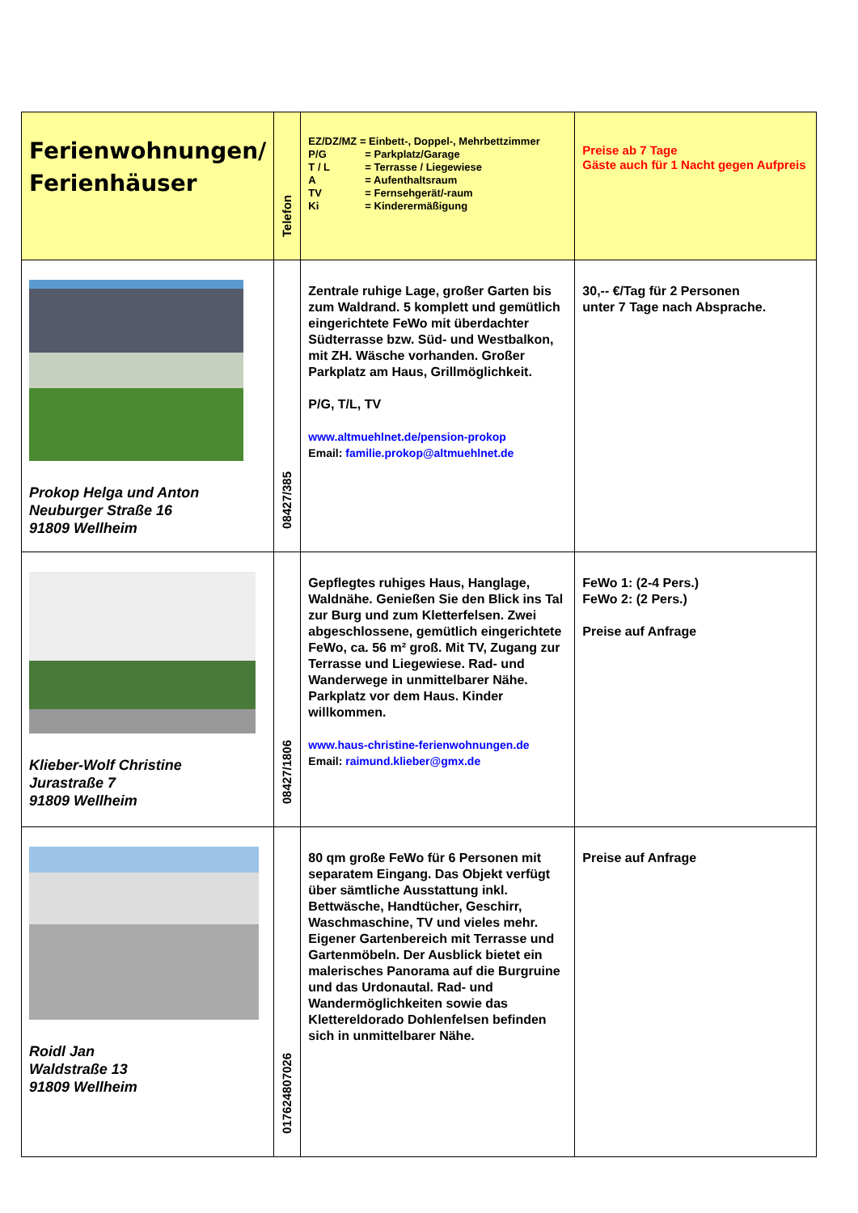| Ferienwohnungen/ Ferienhäuser | Telefon | EZ/DZ/MZ = Einbett-, Doppel-, Mehrbettzimmer P/G = Parkplatz/Garage T / L = Terrasse / Liegewiese A = Aufenthaltsraum TV = Fernsehgerät/-raum Ki = Kinderermäßigung | Preise ab 7 Tage Gäste auch für 1 Nacht gegen Aufpreis |
| Prokop Helga und Anton Neuburger Straße 16 91809 Wellheim | 08427/385 | Zentrale ruhige Lage, großer Garten bis zum Waldrand. 5 komplett und gemütlich eingerichtete FeWo mit überdachter Südterrasse bzw. Süd- und Westbalkon, mit ZH. Wäsche vorhanden. Großer Parkplatz am Haus, Grillmöglichkeit. P/G, T/L, TV www.altmuehlnet.de/pension-prokop Email: familie.prokop@altmuehlnet.de | 30,-- €/Tag für 2 Personen unter 7 Tage nach Absprache. |
| Klieber-Wolf Christine Jurastraße 7 91809 Wellheim | 08427/1806 | Gepflegtes ruhiges Haus, Hanglage, Waldnähe. Genießen Sie den Blick ins Tal zur Burg und zum Kletterfelsen. Zwei abgeschlossene, gemütlich eingerichtete FeWo, ca. 56 m² groß. Mit TV, Zugang zur Terrasse und Liegewiese. Rad- und Wanderwege in unmittelbarer Nähe. Parkplatz vor dem Haus. Kinder willkommen. www.haus-christine-ferienwohnungen.de Email: raimund.klieber@gmx.de | FeWo 1: (2-4 Pers.) FeWo 2: (2 Pers.) Preise auf Anfrage |
| Roidl Jan Waldstraße 13 91809 Wellheim | 017624807026 | 80 qm große FeWo für 6 Personen mit separatem Eingang. Das Objekt verfügt über sämtliche Ausstattung inkl. Bettwäsche, Handtücher, Geschirr, Waschmaschine, TV und vieles mehr. Eigener Gartenbereich mit Terrasse und Gartenmöbeln. Der Ausblick bietet ein malerisches Panorama auf die Burgruine und das Urdonautal. Rad- und Wandermöglichkeiten sowie das Klettereldorado Dohlenfelsen befinden sich in unmittelbarer Nähe. | Preise auf Anfrage |